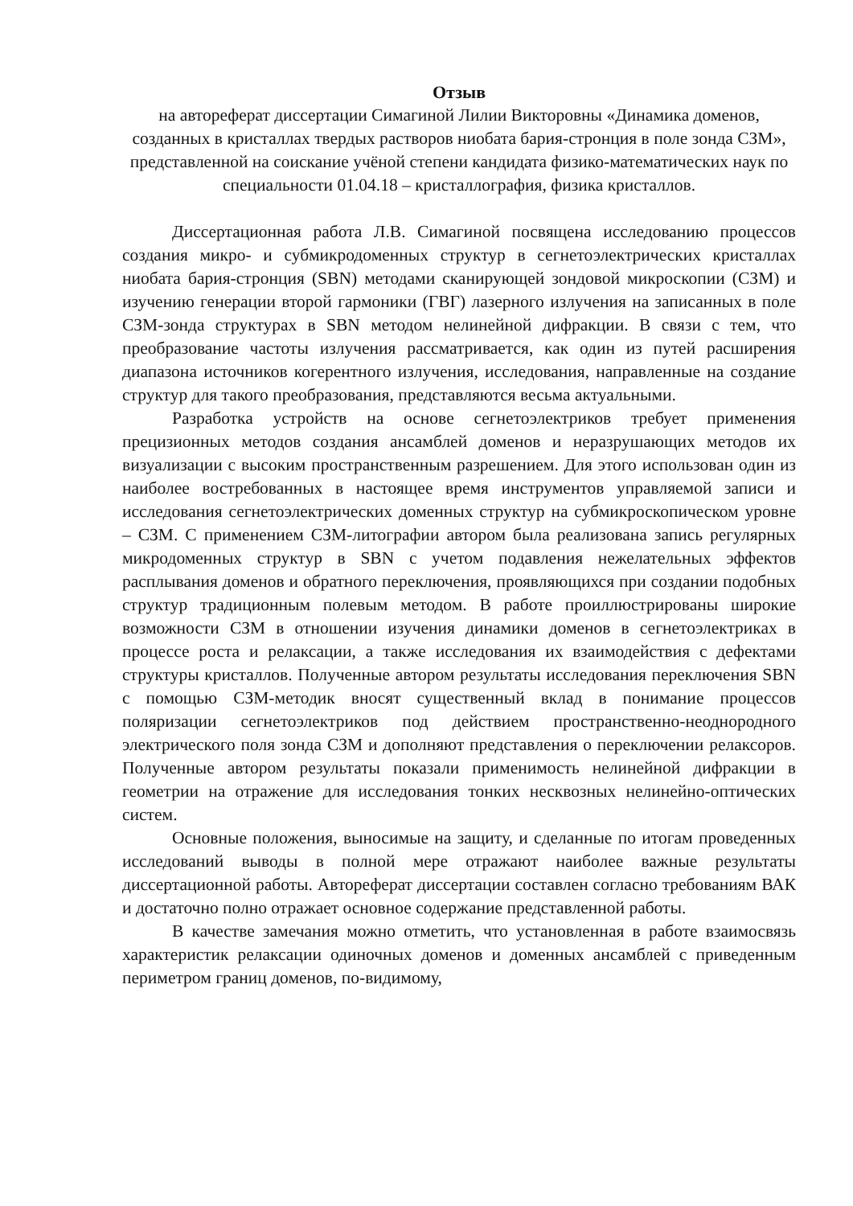Отзыв
на автореферат диссертации Симагиной Лилии Викторовны «Динамика доменов, созданных в кристаллах твердых растворов ниобата бария-стронция в поле зонда СЗМ», представленной на соискание учёной степени кандидата физико-математических наук по специальности 01.04.18 – кристаллография, физика кристаллов.
Диссертационная работа Л.В. Симагиной посвящена исследованию процессов создания микро- и субмикродоменных структур в сегнетоэлектрических кристаллах ниобата бария-стронция (SBN) методами сканирующей зондовой микроскопии (СЗМ) и изучению генерации второй гармоники (ГВГ) лазерного излучения на записанных в поле СЗМ-зонда структурах в SBN методом нелинейной дифракции. В связи с тем, что преобразование частоты излучения рассматривается, как один из путей расширения диапазона источников когерентного излучения, исследования, направленные на создание структур для такого преобразования, представляются весьма актуальными.
Разработка устройств на основе сегнетоэлектриков требует применения прецизионных методов создания ансамблей доменов и неразрушающих методов их визуализации с высоким пространственным разрешением. Для этого использован один из наиболее востребованных в настоящее время инструментов управляемой записи и исследования сегнетоэлектрических доменных структур на субмикроскопическом уровне – СЗМ. С применением СЗМ-литографии автором была реализована запись регулярных микродоменных структур в SBN с учетом подавления нежелательных эффектов расплывания доменов и обратного переключения, проявляющихся при создании подобных структур традиционным полевым методом. В работе проиллюстрированы широкие возможности СЗМ в отношении изучения динамики доменов в сегнетоэлектриках в процессе роста и релаксации, а также исследования их взаимодействия с дефектами структуры кристаллов. Полученные автором результаты исследования переключения SBN с помощью СЗМ-методик вносят существенный вклад в понимание процессов поляризации сегнетоэлектриков под действием пространственно-неоднородного электрического поля зонда СЗМ и дополняют представления о переключении релаксоров. Полученные автором результаты показали применимость нелинейной дифракции в геометрии на отражение для исследования тонких несквозных нелинейно-оптических систем.
Основные положения, выносимые на защиту, и сделанные по итогам проведенных исследований выводы в полной мере отражают наиболее важные результаты диссертационной работы. Автореферат диссертации составлен согласно требованиям ВАК и достаточно полно отражает основное содержание представленной работы.
В качестве замечания можно отметить, что установленная в работе взаимосвязь характеристик релаксации одиночных доменов и доменных ансамблей с приведенным периметром границ доменов, по-видимому,